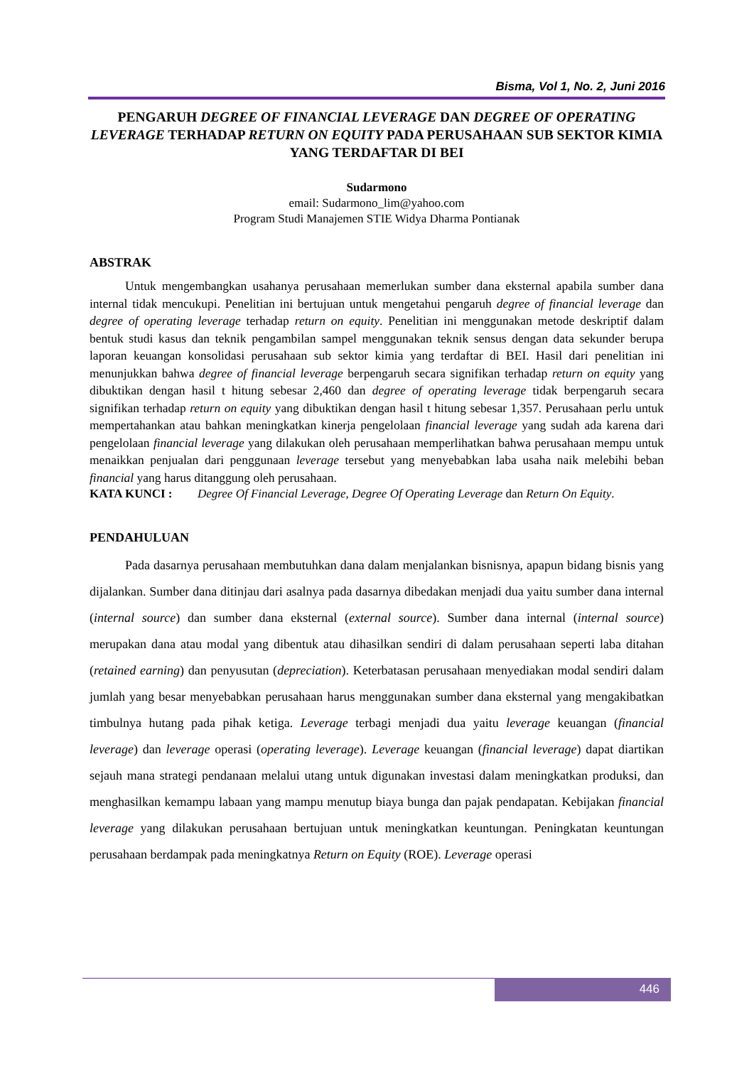Bisma, Vol 1, No. 2, Juni 2016
PENGARUH DEGREE OF FINANCIAL LEVERAGE DAN DEGREE OF OPERATING LEVERAGE TERHADAP RETURN ON EQUITY PADA PERUSAHAAN SUB SEKTOR KIMIA YANG TERDAFTAR DI BEI
Sudarmono
email: Sudarmono_lim@yahoo.com
Program Studi Manajemen STIE Widya Dharma Pontianak
ABSTRAK
Untuk mengembangkan usahanya perusahaan memerlukan sumber dana eksternal apabila sumber dana internal tidak mencukupi. Penelitian ini bertujuan untuk mengetahui pengaruh degree of financial leverage dan degree of operating leverage terhadap return on equity. Penelitian ini menggunakan metode deskriptif dalam bentuk studi kasus dan teknik pengambilan sampel menggunakan teknik sensus dengan data sekunder berupa laporan keuangan konsolidasi perusahaan sub sektor kimia yang terdaftar di BEI. Hasil dari penelitian ini menunjukkan bahwa degree of financial leverage berpengaruh secara signifikan terhadap return on equity yang dibuktikan dengan hasil t hitung sebesar 2,460 dan degree of operating leverage tidak berpengaruh secara signifikan terhadap return on equity yang dibuktikan dengan hasil t hitung sebesar 1,357. Perusahaan perlu untuk mempertahankan atau bahkan meningkatkan kinerja pengelolaan financial leverage yang sudah ada karena dari pengelolaan financial leverage yang dilakukan oleh perusahaan memperlihatkan bahwa perusahaan mempu untuk menaikkan penjualan dari penggunaan leverage tersebut yang menyebabkan laba usaha naik melebihi beban financial yang harus ditanggung oleh perusahaan.
KATA KUNCI : Degree Of Financial Leverage, Degree Of Operating Leverage dan Return On Equity.
PENDAHULUAN
Pada dasarnya perusahaan membutuhkan dana dalam menjalankan bisnisnya, apapun bidang bisnis yang dijalankan. Sumber dana ditinjau dari asalnya pada dasarnya dibedakan menjadi dua yaitu sumber dana internal (internal source) dan sumber dana eksternal (external source). Sumber dana internal (internal source) merupakan dana atau modal yang dibentuk atau dihasilkan sendiri di dalam perusahaan seperti laba ditahan (retained earning) dan penyusutan (depreciation). Keterbatasan perusahaan menyediakan modal sendiri dalam jumlah yang besar menyebabkan perusahaan harus menggunakan sumber dana eksternal yang mengakibatkan timbulnya hutang pada pihak ketiga. Leverage terbagi menjadi dua yaitu leverage keuangan (financial leverage) dan leverage operasi (operating leverage). Leverage keuangan (financial leverage) dapat diartikan sejauh mana strategi pendanaan melalui utang untuk digunakan investasi dalam meningkatkan produksi, dan menghasilkan kemampu labaan yang mampu menutup biaya bunga dan pajak pendapatan. Kebijakan financial leverage yang dilakukan perusahaan bertujuan untuk meningkatkan keuntungan. Peningkatan keuntungan perusahaan berdampak pada meningkatnya Return on Equity (ROE). Leverage operasi
446